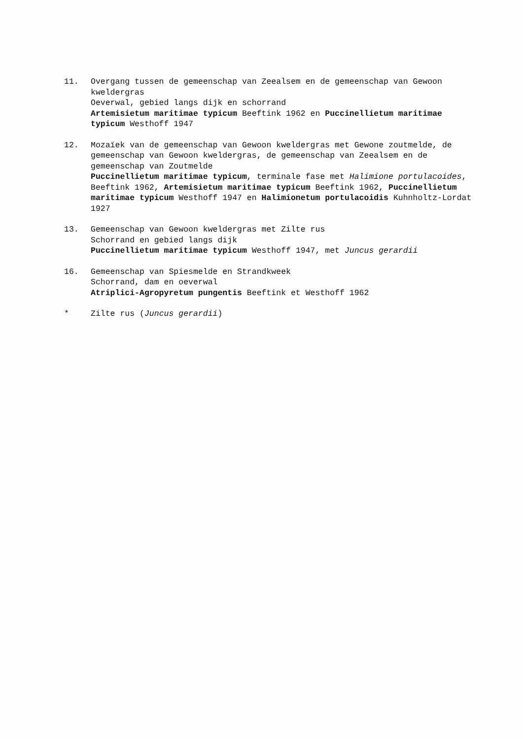11. Overgang tussen de gemeenschap van Zeealsem en de gemeenschap van Gewoon kweldergras
Oeverwal, gebied langs dijk en schorrand
Artemisietum maritimae typicum Beeftink 1962 en Puccinellietum maritimae typicum Westhoff 1947
12. Mozaïek van de gemeenschap van Gewoon kweldergras met Gewone zoutmelde, de gemeenschap van Gewoon kweldergras, de gemeenschap van Zeealsem en de gemeenschap van Zoutmelde
Puccinellietum maritimae typicum, terminale fase met Halimione portulacoides, Beeftink 1962, Artemisietum maritimae typicum Beeftink 1962, Puccinellietum maritimae typicum Westhoff 1947 en Halimionetum portulacoidis Kuhnholtz-Lordat 1927
13. Gemeenschap van Gewoon kweldergras met Zilte rus
Schorrand en gebied langs dijk
Puccinellietum maritimae typicum Westhoff 1947, met Juncus gerardii
16. Gemeenschap van Spiesmelde en Strandkweek
Schorrand, dam en oeverwal
Atriplici-Agropyretum pungentis Beeftink et Westhoff 1962
* Zilte rus (Juncus gerardii)